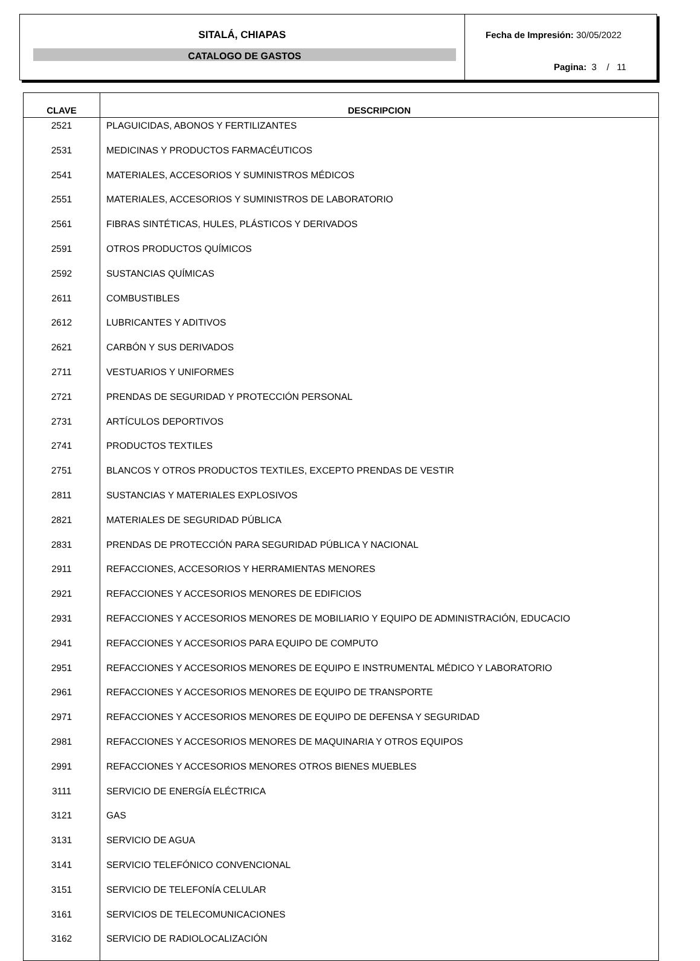SITALÁ, CHIAPAS
CATALOGO DE GASTOS
Fecha de Impresión: 30/05/2022
Pagina: 3 / 11
| CLAVE | DESCRIPCION |
| --- | --- |
| 2521 | PLAGUICIDAS, ABONOS Y FERTILIZANTES |
| 2531 | MEDICINAS Y PRODUCTOS FARMACÉUTICOS |
| 2541 | MATERIALES, ACCESORIOS Y SUMINISTROS MÉDICOS |
| 2551 | MATERIALES, ACCESORIOS Y SUMINISTROS DE LABORATORIO |
| 2561 | FIBRAS SINTÉTICAS, HULES, PLÁSTICOS Y DERIVADOS |
| 2591 | OTROS PRODUCTOS QUÍMICOS |
| 2592 | SUSTANCIAS QUÍMICAS |
| 2611 | COMBUSTIBLES |
| 2612 | LUBRICANTES Y ADITIVOS |
| 2621 | CARBÓN Y SUS DERIVADOS |
| 2711 | VESTUARIOS Y UNIFORMES |
| 2721 | PRENDAS DE SEGURIDAD Y PROTECCIÓN PERSONAL |
| 2731 | ARTÍCULOS DEPORTIVOS |
| 2741 | PRODUCTOS TEXTILES |
| 2751 | BLANCOS Y OTROS PRODUCTOS TEXTILES, EXCEPTO PRENDAS DE VESTIR |
| 2811 | SUSTANCIAS Y MATERIALES EXPLOSIVOS |
| 2821 | MATERIALES DE SEGURIDAD PÚBLICA |
| 2831 | PRENDAS DE PROTECCIÓN PARA SEGURIDAD PÚBLICA Y NACIONAL |
| 2911 | REFACCIONES, ACCESORIOS Y HERRAMIENTAS MENORES |
| 2921 | REFACCIONES Y ACCESORIOS MENORES DE EDIFICIOS |
| 2931 | REFACCIONES Y ACCESORIOS MENORES DE MOBILIARIO Y EQUIPO DE ADMINISTRACIÓN, EDUCACIO |
| 2941 | REFACCIONES Y ACCESORIOS PARA EQUIPO DE COMPUTO |
| 2951 | REFACCIONES Y ACCESORIOS MENORES DE EQUIPO E INSTRUMENTAL MÉDICO Y LABORATORIO |
| 2961 | REFACCIONES Y ACCESORIOS MENORES DE EQUIPO DE TRANSPORTE |
| 2971 | REFACCIONES Y ACCESORIOS MENORES DE EQUIPO DE DEFENSA Y SEGURIDAD |
| 2981 | REFACCIONES Y ACCESORIOS MENORES DE MAQUINARIA Y OTROS EQUIPOS |
| 2991 | REFACCIONES Y ACCESORIOS MENORES OTROS BIENES MUEBLES |
| 3111 | SERVICIO DE ENERGÍA ELÉCTRICA |
| 3121 | GAS |
| 3131 | SERVICIO DE AGUA |
| 3141 | SERVICIO TELEFÓNICO CONVENCIONAL |
| 3151 | SERVICIO DE TELEFONÍA CELULAR |
| 3161 | SERVICIOS DE TELECOMUNICACIONES |
| 3162 | SERVICIO DE RADIOLOCALIZACIÓN |